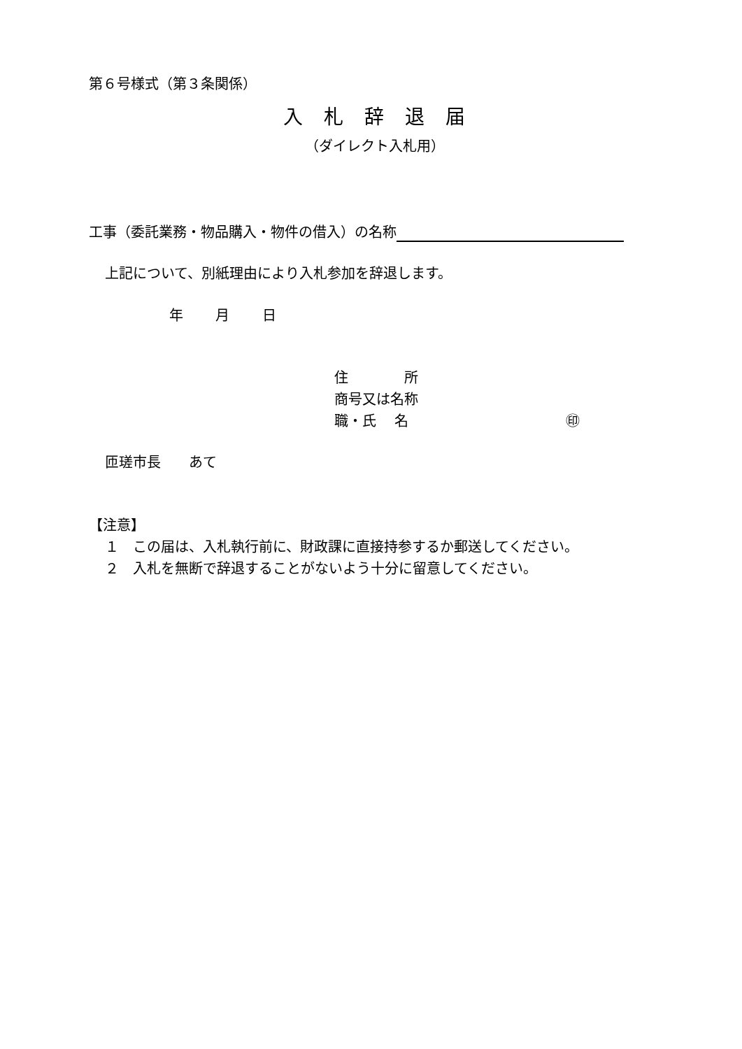第６号様式（第３条関係）
入札辞退届
（ダイレクト入札用）
工事（委託業務・物品購入・物件の借入）の名称
上記について、別紙理由により入札参加を辞退します。
年　　 月　　 日
住　　　　所
商号又は名称
職・氏　 名 ㊞
匝瑳市長　　あて
【注意】
１　この届は、入札執行前に、財政課に直接持参するか郵送してください。
２　入札を無断で辞退することがないよう十分に留意してください。